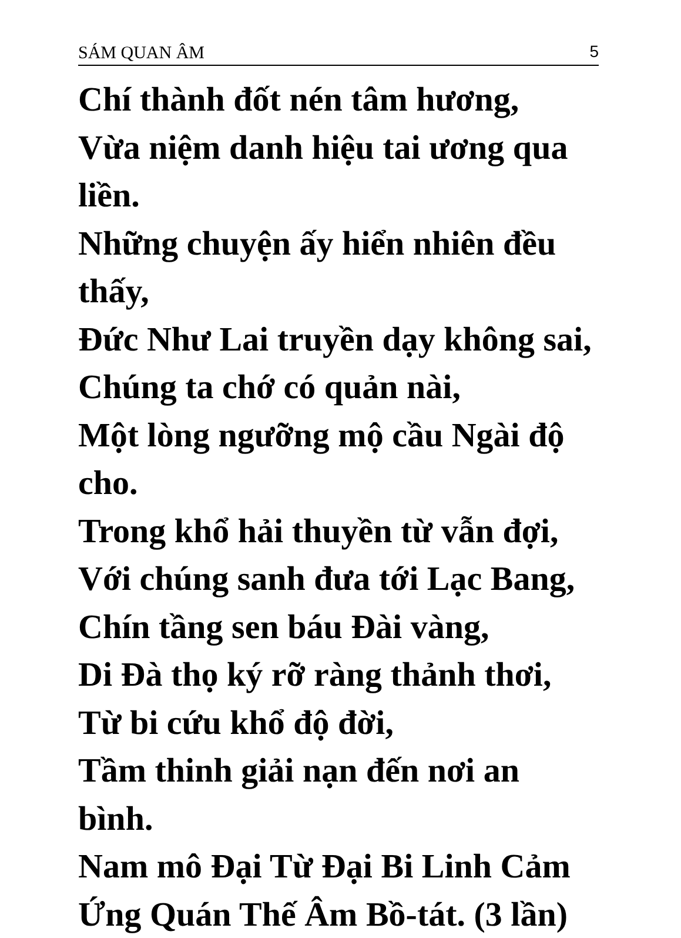SÁM QUAN ÂM 5
Chí thành đốt nén tâm hương,
Vừa niệm danh hiệu tai ương qua liền.
Những chuyện ấy hiển nhiên đều thấy,
Đức Như Lai truyền dạy không sai,
Chúng ta chớ có quản nài,
Một lòng ngưỡng mộ cầu Ngài độ cho.
Trong khổ hải thuyền từ vẫn đợi,
Với chúng sanh đưa tới Lạc Bang,
Chín tầng sen báu Đài vàng,
Di Đà thọ ký rỡ ràng thảnh thơi,
Từ bi cứu khổ độ đời,
Tầm thinh giải nạn đến nơi an bình.
Nam mô Đại Từ Đại Bi Linh Cảm Ứng Quán Thế Âm Bồ-tát. (3 lần)